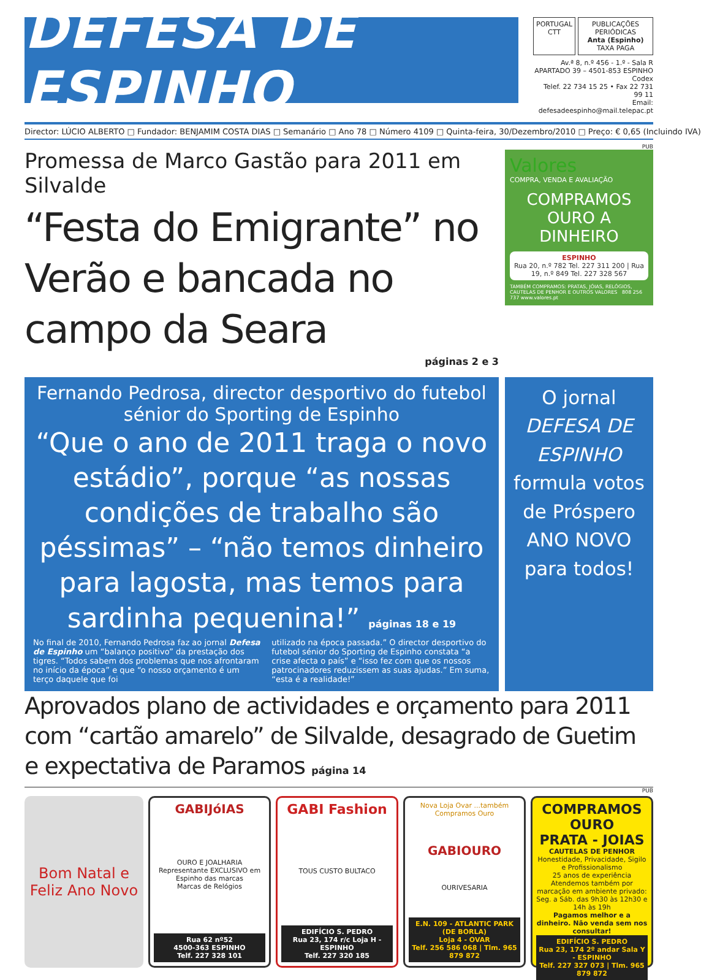DEFESA DE ESPINHO
PORTUGAL
CTT
PUBLICAÇÕES PERIÓDICAS
Anta (Espinho)
TAXA PAGA
Av.ª 8, n.º 456 - 1.º - Sala R
APARTADO 39 – 4501-853 ESPINHO Codex
Telef. 22 734 15 25 • Fax 22 731 99 11
Email: defesadeespinho@mail.telepac.pt
Director: LÚCIO ALBERTO □ Fundador: BENJAMIM COSTA DIAS □ Semanário □ Ano 78 □ Número 4109 □ Quinta-feira, 30/Dezembro/2010 □ Preço: € 0,65 (Incluindo IVA)
Promessa de Marco Gastão para 2011 em Silvalde
“Festa do Emigrante” no Verão e bancada no campo da Seara
páginas 2 e 3
PUB
Valores
COMPRA, VENDA E AVALIAÇÃO
COMPRAMOS OURO A DINHEIRO
ESPINHO
Rua 20, n.º 782 Tel. 227 311 200 | Rua 19, n.º 849 Tel. 227 328 567
TAMBÉM COMPRAMOS: PRATAS, JÓIAS, RELÓGIOS, CAUTELAS DE PENHOR E OUTROS VALORES 808 256 737 www.valores.pt
Fernando Pedrosa, director desportivo do futebol sénior do Sporting de Espinho
“Que o ano de 2011 traga o novo estádio”, porque “as nossas condições de trabalho são péssimas” – “não temos dinheiro para lagosta, mas temos para sardinha pequenina!” páginas 18 e 19
No final de 2010, Fernando Pedrosa faz ao jornal Defesa de Espinho um “balanço positivo” da prestação dos tigres. “Todos sabem dos problemas que nos afrontaram no início da época” e que “o nosso orçamento é um terço daquele que foi
utilizado na época passada.” O director desportivo do futebol sénior do Sporting de Espinho constata “a crise afecta o país” e “isso fez com que os nossos patrocinadores reduzissem as suas ajudas.” Em suma, “esta é a realidade!”
O jornal
DEFESA DE ESPINHO
formula votos de Próspero ANO NOVO para todos!
Aprovados plano de actividades e orçamento para 2011 com “cartão amarelo” de Silvalde, desagrado de Guetim e expectativa de Paramos página 14
PUB
Bom Natal e Feliz Ano Novo
GABIJóIAS
OURO E JOALHARIA
Representante EXCLUSIVO em Espinho das marcas
Marcas de Relógios
Rua 62 nº52
4500-363 ESPINHO
Telf. 227 328 101
GABI Fashion
TOUS CUSTO BULTACO
EDIFÍCIO S. PEDRO
Rua 23, 174 r/c Loja H - ESPINHO
Telf. 227 320 185
Nova Loja Ovar ...também Compramos Ouro
GABIOURO
OURIVESARIA
E.N. 109 - ATLANTIC PARK (DE BORLA)
Loja 4 - OVAR
Telf. 256 586 068 | Tlm. 965 879 872
COMPRAMOS OURO
PRATA - JOIAS
CAUTELAS DE PENHOR
Honestidade, Privacidade, Sigilo e Profissionalismo
25 anos de experiência
Atendemos também por marcação em ambiente privado: Seg. a Sáb. das 9h30 às 12h30 e 14h às 19h
Pagamos melhor e a dinheiro. Não venda sem nos consultar!
EDIFÍCIO S. PEDRO
Rua 23, 174 2º andar Sala Y - ESPINHO
Telf. 227 327 073 | Tlm. 965 879 872